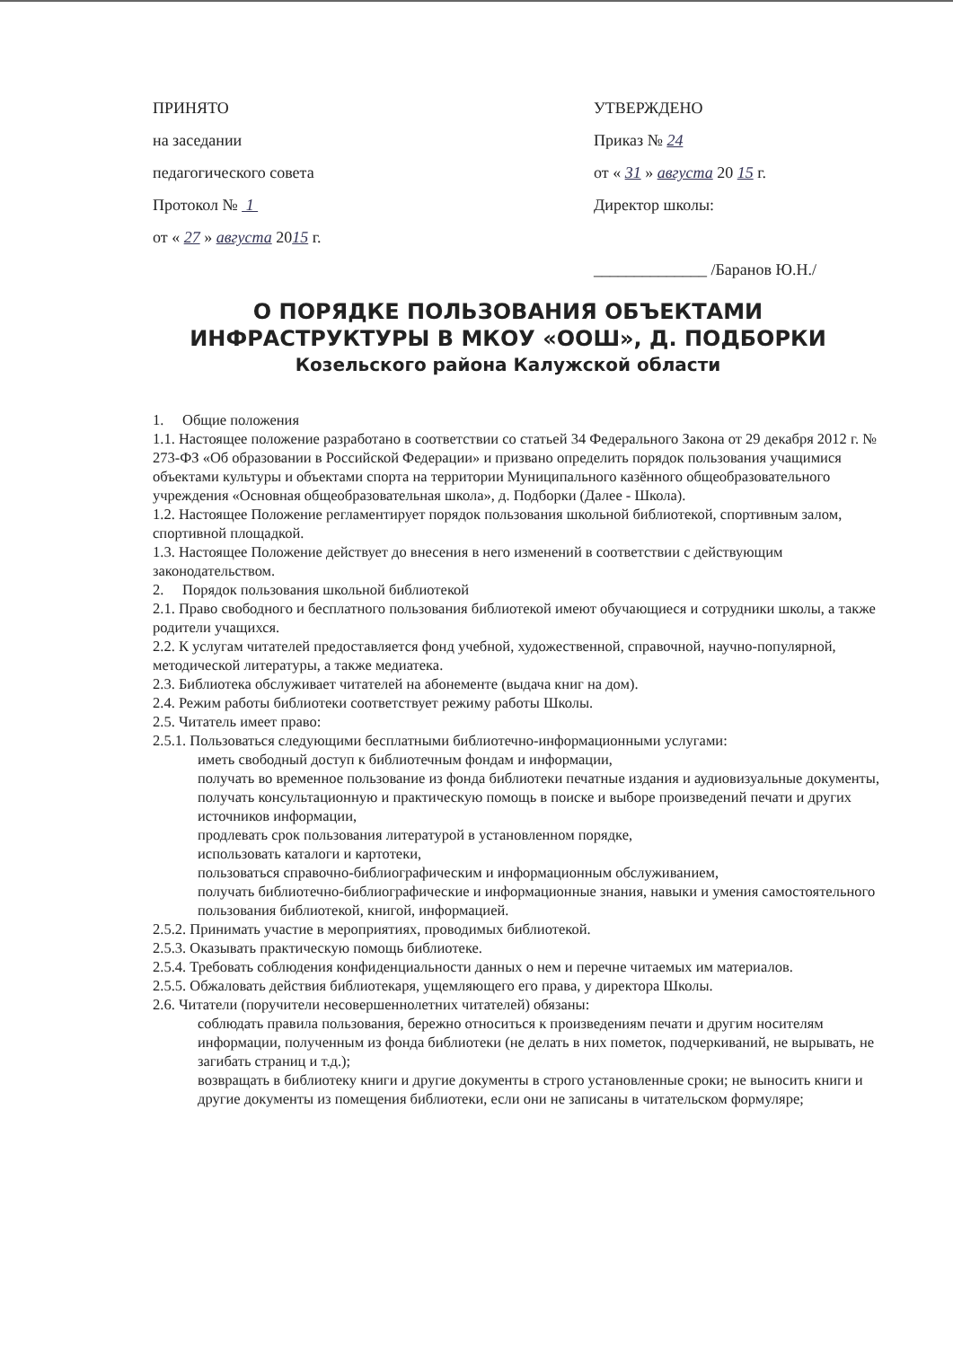ПРИНЯТО
на заседании
педагогического совета
Протокол № 1
от « 27 » августа 2015 г.
УТВЕРЖДЕНО
Приказ № 24
от « 31 » августа 20 15 г.
Директор школы:
______________ /Баранов Ю.Н./
О ПОРЯДКЕ ПОЛЬЗОВАНИЯ ОБЪЕКТАМИ ИНФРАСТРУКТУРЫ В МКОУ «ООШ», Д. ПОДБОРКИ
Козельского района Калужской области
1. Общие положения
1.1. Настоящее положение разработано в соответствии со статьей 34 Федерального Закона от 29 декабря 2012 г. № 273-ФЗ «Об образовании в Российской Федерации» и призвано определить порядок пользования учащимися объектами культуры и объектами спорта на территории Муниципального казённого общеобразовательного учреждения «Основная общеобразовательная школа», д. Подборки (Далее - Школа).
1.2. Настоящее Положение регламентирует порядок пользования школьной библиотекой, спортивным залом, спортивной площадкой.
1.3. Настоящее Положение действует до внесения в него изменений в соответствии с действующим законодательством.
2. Порядок пользования школьной библиотекой
2.1. Право свободного и бесплатного пользования библиотекой имеют обучающиеся и сотрудники школы, а также родители учащихся.
2.2. К услугам читателей предоставляется фонд учебной, художественной, справочной, научно-популярной, методической литературы, а также медиатека.
2.3. Библиотека обслуживает читателей на абонементе (выдача книг на дом).
2.4. Режим работы библиотеки соответствует режиму работы Школы.
2.5. Читатель имеет право:
2.5.1. Пользоваться следующими бесплатными библиотечно-информационными услугами:
иметь свободный доступ к библиотечным фондам и информации,
получать во временное пользование из фонда библиотеки печатные издания и аудиовизуальные документы,
получать консультационную и практическую помощь в поиске и выборе произведений печати и других источников информации,
продлевать срок пользования литературой в установленном порядке,
использовать каталоги и картотеки,
пользоваться справочно-библиографическим и информационным обслуживанием,
получать библиотечно-библиографические и информационные знания, навыки и умения самостоятельного пользования библиотекой, книгой, информацией.
2.5.2. Принимать участие в мероприятиях, проводимых библиотекой.
2.5.3. Оказывать практическую помощь библиотеке.
2.5.4. Требовать соблюдения конфиденциальности данных о нем и перечне читаемых им материалов.
2.5.5. Обжаловать действия библиотекаря, ущемляющего его права, у директора Школы.
2.6. Читатели (поручители несовершеннолетних читателей) обязаны:
соблюдать правила пользования, бережно относиться к произведениям печати и другим носителям информации, полученным из фонда библиотеки (не делать в них пометок, подчеркиваний, не вырывать, не загибать страниц и т.д.);
возвращать в библиотеку книги и другие документы в строго установленные сроки; не выносить книги и другие документы из помещения библиотеки, если они не записаны в читательском формуляре;